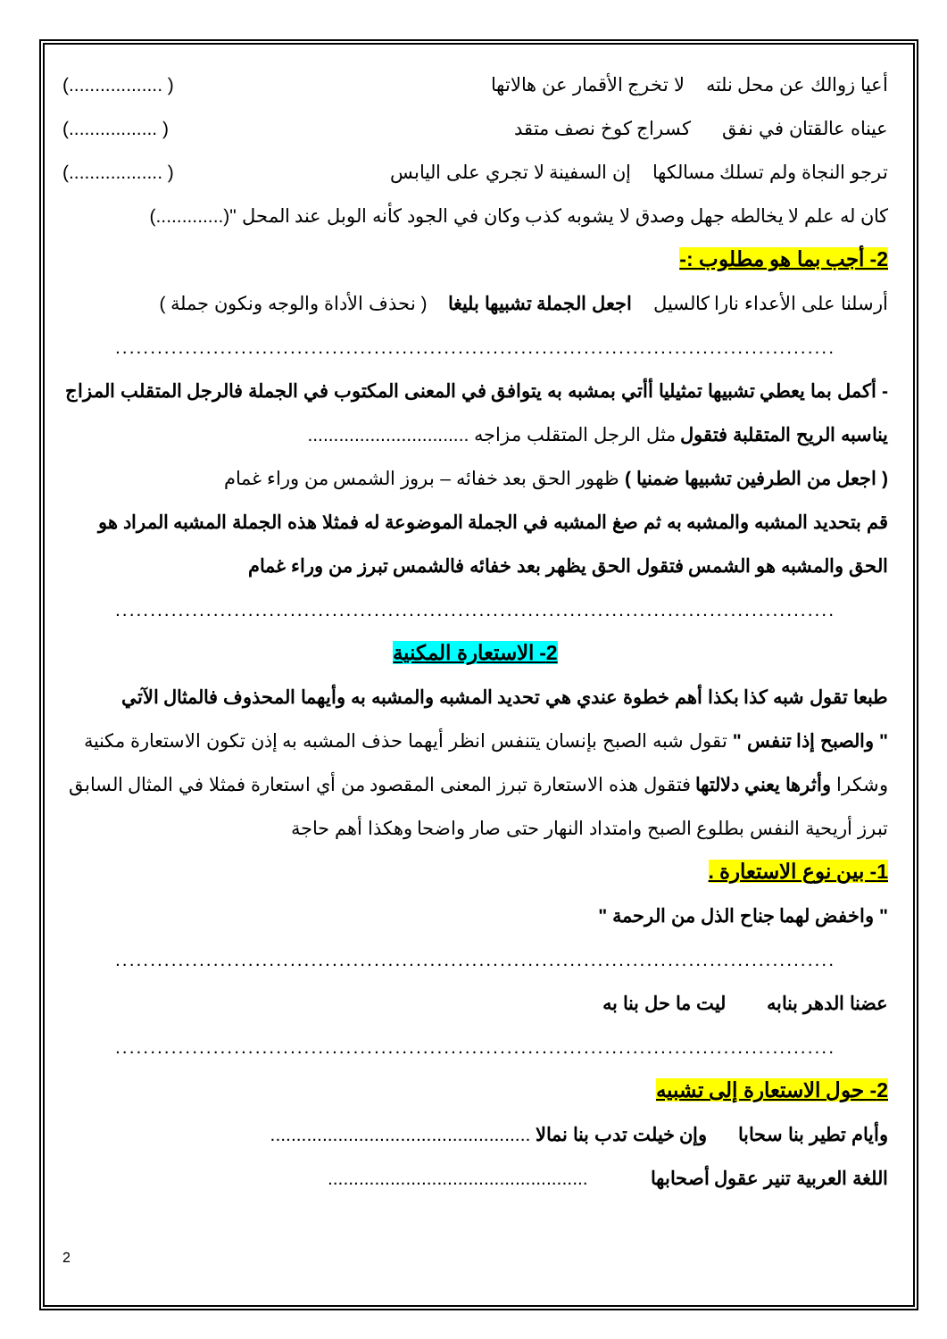أعيا زوالك عن محل نلته لا تخرج الأقمار عن هالاتها ( ..................)
عيناه عالقتان في نفق كسراج كوخ نصف متقد ( .................)
ترجو النجاة ولم تسلك مسالكها إن السفينة لا تجري على اليابس ( ..................)
كان له علم لا يخالطه جهل وصدق لا يشوبه كذب وكان في الجود كأنه الوبل عند المحل "(.............)
2- أجب بما هو مطلوب :-
أرسلنا على الأعداء نارا كالسيل اجعل الجملة تشبيها بليغا ( نحذف الأداة والوجه ونكون جملة )
.......................................................................................................
- أكمل بما يعطي تشبيها تمثيليا أأتي بمشبه به يتوافق في المعنى المكتوب في الجملة فالرجل المتقلب المزاج يناسبه الريح المتقلبة فتقول مثل الرجل المتقلب مزاجه ...............................
( اجعل من الطرفين تشبيها ضمنيا ) ظهور الحق بعد خفائه – بروز الشمس من وراء غمام
قم بتحديد المشبه والمشبه به ثم صغ المشبه في الجملة الموضوعة له فمثلا هذه الجملة المشبه المراد هو الحق والمشبه هو الشمس فتقول الحق يظهر بعد خفائه فالشمس تبرز من وراء غمام
.......................................................................................................
2- الاستعارة المكنية
طبعا تقول شبه كذا بكذا أهم خطوة عندي هي تحديد المشبه والمشبه به وأيهما المحذوف فالمثال الآتي
" والصبح إذا تنفس " تقول شبه الصبح بإنسان يتنفس انظر أيهما حذف المشبه به إذن تكون الاستعارة مكنية وشكرا وأثرها يعني دلالتها فتقول هذه الاستعارة تبرز المعنى المقصود من أي استعارة فمثلا في المثال السابق تبرز أريحية النفس بطلوع الصبح وامتداد النهار حتى صار واضحا وهكذا أهم حاجة
1- بين نوع الاستعارة .
" واخفض لهما جناح الذل من الرحمة "
.......................................................................................................
عضنا الدهر بنابه ليت ما حل بنا به
.......................................................................................................
2- حول الاستعارة إلى تشبيه
وأيام تطير بنا سحابا وإن خيلت تدب بنا نمالا ..................................................
اللغة العربية تنير عقول أصحابها ..................................................
2